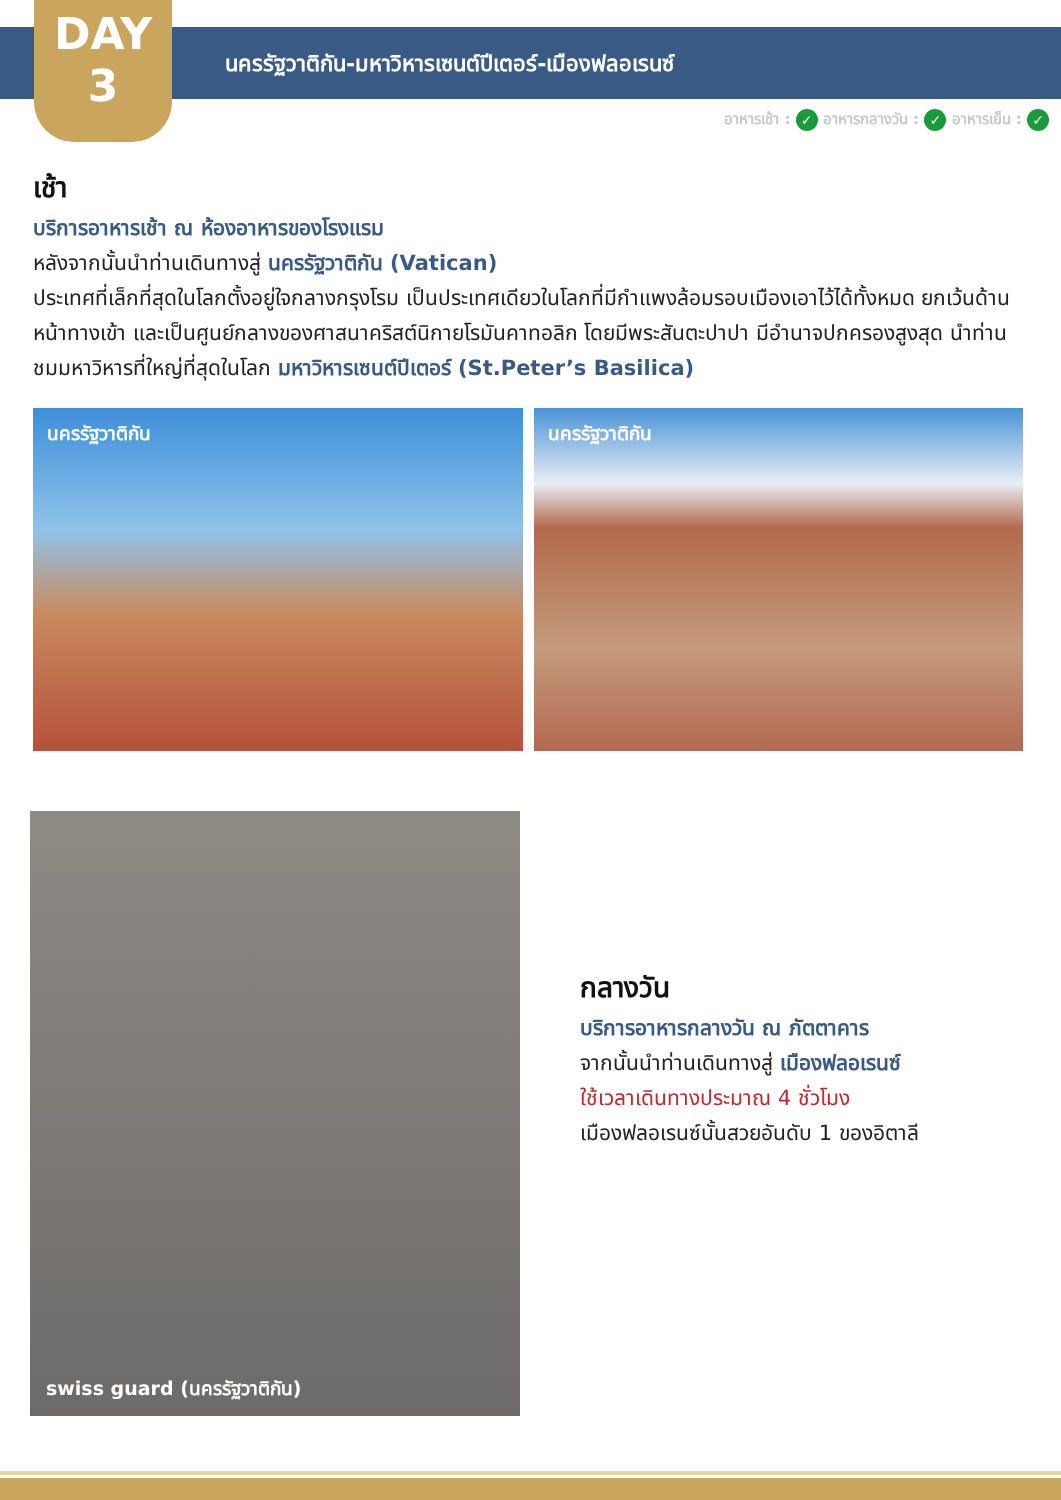DAY
3
นครรัฐวาติกัน-มหาวิหารเซนต์ปีเตอร์-เมืองฟลอเรนซ์
อาหารเช้า : ✓ อาหารกลางวัน : ✓ อาหารเย็น : ✓
เช้า
บริการอาหารเช้า ณ ห้องอาหารของโรงแรม
หลังจากนั้นนำท่านเดินทางสู่ นครรัฐวาติกัน (Vatican)
ประเทศที่เล็กที่สุดในโลกตั้งอยู่ใจกลางกรุงโรม เป็นประเทศเดียวในโลกที่มีกำแพงล้อมรอบเมืองเอาไว้ได้ทั้งหมด ยกเว้นด้านหน้าทางเข้า และเป็นศูนย์กลางของศาสนาคริสต์นิกายโรมันคาทอลิก โดยมีพระสันตะปาปา มีอำนาจปกครองสูงสุด นำท่านชมมหาวิหารที่ใหญ่ที่สุดในโลก มหาวิหารเซนต์ปีเตอร์ (St.Peter’s Basilica)
นครรัฐวาติกัน นครรัฐวาติกัน
swiss guard (นครรัฐวาติกัน)
กลางวัน
บริการอาหารกลางวัน ณ ภัตตาคาร
จากนั้นนำท่านเดินทางสู่ เมืองฟลอเรนซ์
ใช้เวลาเดินทางประมาณ 4 ชั่วโมง
เมืองฟลอเรนซ์นั้นสวยอันดับ 1 ของอิตาลี